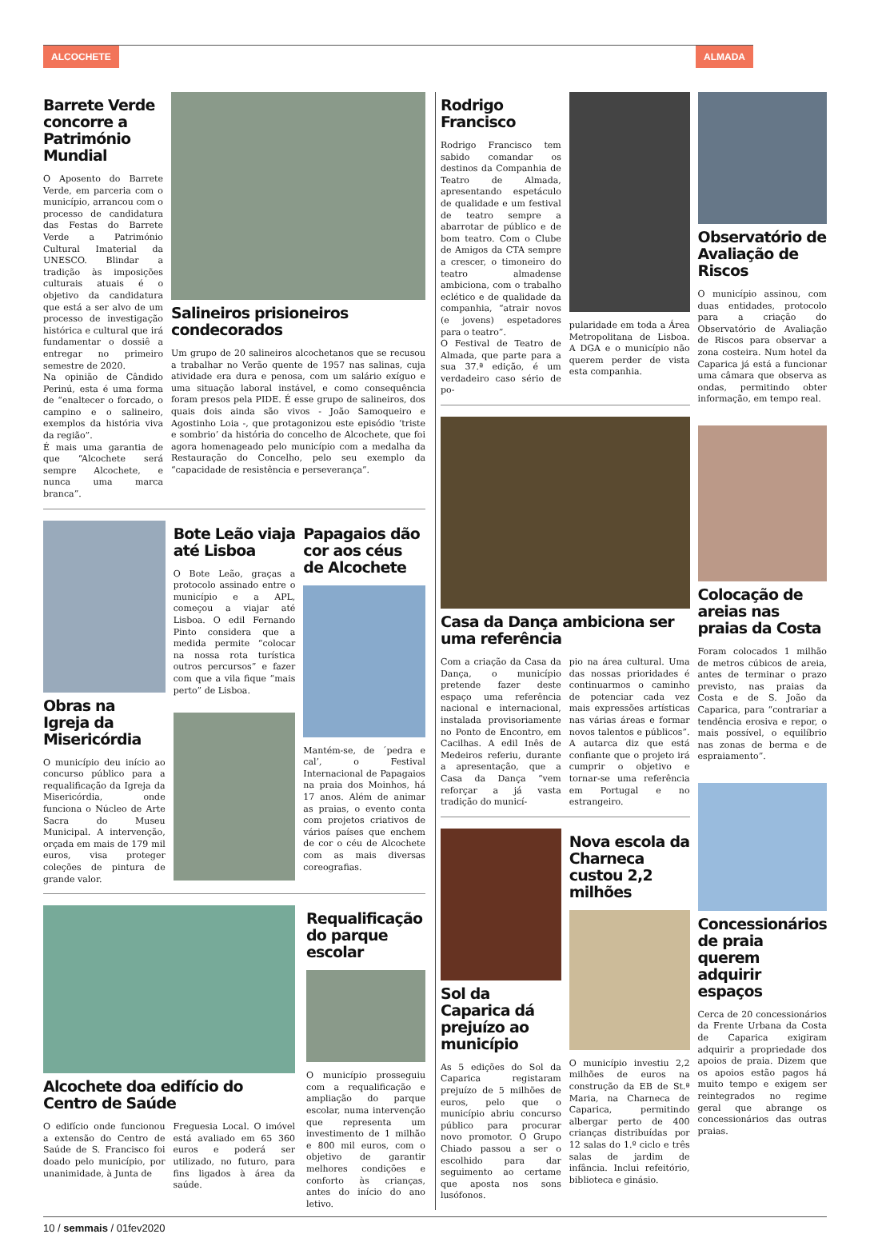ALCOCHETE ALMADA
Barrete Verde concorre a Património Mundial
O Aposento do Barrete Verde, em parceria com o município, arrancou com o processo de candidatura das Festas do Barrete Verde a Património Cultural Imaterial da UNESCO. Blindar a tradição às imposições culturais atuais é o objetivo da candidatura que está a ser alvo de um processo de investigação histórica e cultural que irá fundamentar o dossiê a entregar no primeiro semestre de 2020.
Na opinião de Cândido Perinú, esta é uma forma de “enaltecer o forcado, o campino e o salineiro, exemplos da história viva da região”.
É mais uma garantia de que “Alcochete será sempre Alcochete, e nunca uma marca branca”.
Salineiros prisioneiros condecorados
Um grupo de 20 salineiros alcochetanos que se recusou a trabalhar no Verão quente de 1957 nas salinas, cuja atividade era dura e penosa, com um salário exíguo e uma situação laboral instável, e como consequência foram presos pela PIDE. É esse grupo de salineiros, dos quais dois ainda são vivos - João Samoqueiro e Agostinho Loia -, que protagonizou este episódio ‘triste e sombrio’ da história do concelho de Alcochete, que foi agora homenageado pelo município com a medalha da Restauração do Concelho, pelo seu exemplo da “capacidade de resistência e perseverança”.
Obras na Igreja da Misericórdia
O município deu início ao concurso público para a requalificação da Igreja da Misericórdia, onde funciona o Núcleo de Arte Sacra do Museu Municipal. A intervenção, orçada em mais de 179 mil euros, visa proteger coleções de pintura de grande valor.
Bote Leão viaja até Lisboa
O Bote Leão, graças a protocolo assinado entre o município e a APL, começou a viajar até Lisboa. O edil Fernando Pinto considera que a medida permite “colocar na nossa rota turística outros percursos” e fazer com que a vila fique “mais perto” de Lisboa.
Papagaios dão cor aos céus de Alcochete
Mantém-se, de ´pedra e cal’, o Festival Internacional de Papagaios na praia dos Moinhos, há 17 anos. Além de animar as praias, o evento conta com projetos criativos de vários países que enchem de cor o céu de Alcochete com as mais diversas coreografias.
Alcochete doa edifício do Centro de Saúde
O edifício onde funcionou a extensão do Centro de Saúde de S. Francisco foi doado pelo município, por unanimidade, à Junta de
Freguesia Local. O imóvel está avaliado em 65 360 euros e poderá ser utilizado, no futuro, para fins ligados à área da saúde.
Requalificação do parque escolar
O município prosseguiu com a requalificação e ampliação do parque escolar, numa intervenção que representa um investimento de 1 milhão e 800 mil euros, com o objetivo de garantir melhores condições e conforto às crianças, antes do início do ano letivo.
Rodrigo Francisco
Rodrigo Francisco tem sabido comandar os destinos da Companhia de Teatro de Almada, apresentando espetáculo de qualidade e um festival de teatro sempre a abarrotar de público e de bom teatro. Com o Clube de Amigos da CTA sempre a crescer, o timoneiro do teatro almadense ambiciona, com o trabalho eclético e de qualidade da companhia, “atrair novos (e jovens) espetadores para o teatro”.
O Festival de Teatro de Almada, que parte para a sua 37.ª edição, é um verdadeiro caso sério de po-
pularidade em toda a Área Metropolitana de Lisboa. A DGA e o município não querem perder de vista esta companhia.
Casa da Dança ambiciona ser uma referência
Com a criação da Casa da Dança, o município pretende fazer deste espaço uma referência nacional e internacional, instalada provisoriamente no Ponto de Encontro, em Cacilhas. A edil Inês de Medeiros referiu, durante a apresentação, que a Casa da Dança “vem reforçar a já vasta tradição do municí-
pio na área cultural. Uma das nossas prioridades é continuarmos o caminho de potenciar cada vez mais expressões artísticas nas várias áreas e formar novos talentos e públicos”. A autarca diz que está confiante que o projeto irá cumprir o objetivo e tornar-se uma referência em Portugal e no estrangeiro.
Sol da Caparica dá prejuízo ao município
As 5 edições do Sol da Caparica registaram prejuízo de 5 milhões de euros, pelo que o município abriu concurso público para procurar novo promotor. O Grupo Chiado passou a ser o escolhido para dar seguimento ao certame que aposta nos sons lusófonos.
Nova escola da Charneca custou 2,2 milhões
O município investiu 2,2 milhões de euros na construção da EB de St.ª Maria, na Charneca de Caparica, permitindo albergar perto de 400 crianças distribuídas por 12 salas do 1.º ciclo e três salas de jardim de infância. Inclui refeitório, biblioteca e ginásio.
Observatório de Avaliação de Riscos
O município assinou, com duas entidades, protocolo para a criação do Observatório de Avaliação de Riscos para observar a zona costeira. Num hotel da Caparica já está a funcionar uma câmara que observa as ondas, permitindo obter informação, em tempo real.
Colocação de areias nas praias da Costa
Foram colocados 1 milhão de metros cúbicos de areia, antes de terminar o prazo previsto, nas praias da Costa e de S. João da Caparica, para “contrariar a tendência erosiva e repor, o mais possível, o equilíbrio nas zonas de berma e de espraiamento”.
Concessionários de praia querem adquirir espaços
Cerca de 20 concessionários da Frente Urbana da Costa de Caparica exigiram adquirir a propriedade dos apoios de praia. Dizem que os apoios estão pagos há muito tempo e exigem ser reintegrados no regime geral que abrange os concessionários das outras praias.
10 / semmais / 01fev2020